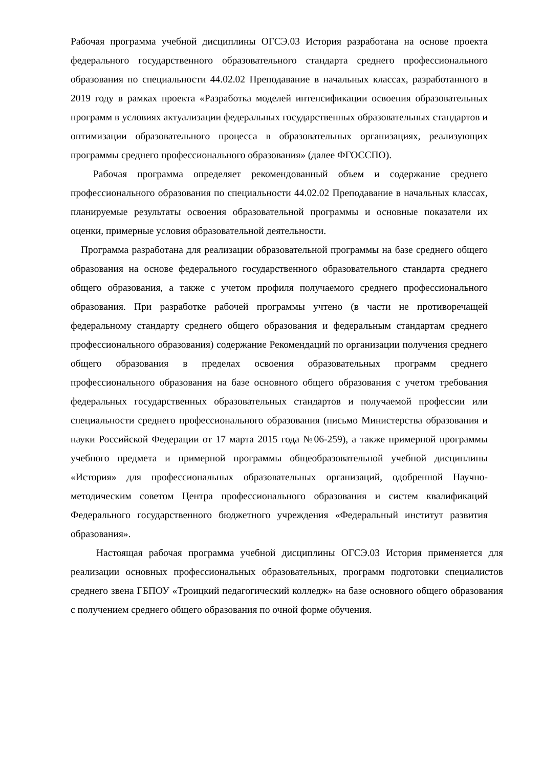Рабочая программа учебной дисциплины ОГСЭ.03 История разработана на основе проекта федерального государственного образовательного стандарта среднего профессионального образования по специальности 44.02.02 Преподавание в начальных классах, разработанного в 2019 году в рамках проекта «Разработка моделей интенсификации освоения образовательных программ в условиях актуализации федеральных государственных образовательных стандартов и оптимизации образовательного процесса в образовательных организациях, реализующих программы среднего профессионального образования» (далее ФГОССПО).
Рабочая программа определяет рекомендованный объем и содержание среднего профессионального образования по специальности 44.02.02 Преподавание в начальных классах, планируемые результаты освоения образовательной программы и основные показатели их оценки, примерные условия образовательной деятельности.
Программа разработана для реализации образовательной программы на базе среднего общего образования на основе федерального государственного образовательного стандарта среднего общего образования, а также с учетом профиля получаемого среднего профессионального образования. При разработке рабочей программы учтено (в части не противоречащей федеральному стандарту среднего общего образования и федеральным стандартам среднего профессионального образования) содержание Рекомендаций по организации получения среднего общего образования в пределах освоения образовательных программ среднего профессионального образования на базе основного общего образования с учетом требования федеральных государственных образовательных стандартов и получаемой профессии или специальности среднего профессионального образования (письмо Министерства образования и науки Российской Федерации от 17 марта 2015 года №06-259), а также примерной программы учебного предмета и примерной программы общеобразовательной учебной дисциплины «История» для профессиональных образовательных организаций, одобренной Научно-методическим советом Центра профессионального образования и систем квалификаций Федерального государственного бюджетного учреждения «Федеральный институт развития образования».
Настоящая рабочая программа учебной дисциплины ОГСЭ.03 История применяется для реализации основных профессиональных образовательных, программ подготовки специалистов среднего звена ГБПОУ «Троицкий педагогический колледж» на базе основного общего образования с получением среднего общего образования по очной форме обучения.